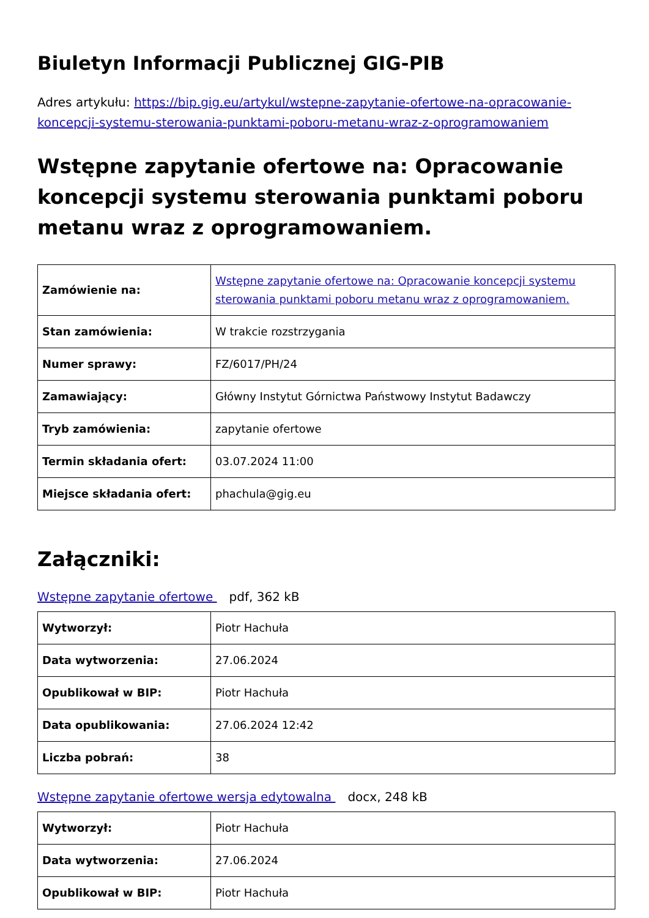Biuletyn Informacji Publicznej GIG-PIB
Adres artykułu: https://bip.gig.eu/artykul/wstepne-zapytanie-ofertowe-na-opracowanie-koncepcji-systemu-sterowania-punktami-poboru-metanu-wraz-z-oprogramowaniem
Wstępne zapytanie ofertowe na: Opracowanie koncepcji systemu sterowania punktami poboru metanu wraz z oprogramowaniem.
| Zamówienie na: | Wstępne zapytanie ofertowe na: Opracowanie koncepcji systemu sterowania punktami poboru metanu wraz z oprogramowaniem. |
| Stan zamówienia: | W trakcie rozstrzygania |
| Numer sprawy: | FZ/6017/PH/24 |
| Zamawiający: | Główny Instytut Górnictwa Państwowy Instytut Badawczy |
| Tryb zamówienia: | zapytanie ofertowe |
| Termin składania ofert: | 03.07.2024 11:00 |
| Miejsce składania ofert: | phachula@gig.eu |
Załączniki:
Wstępne zapytanie ofertowe pdf, 362 kB
| Wytworzył: | Piotr Hachuła |
| Data wytworzenia: | 27.06.2024 |
| Opublikował w BIP: | Piotr Hachuła |
| Data opublikowania: | 27.06.2024 12:42 |
| Liczba pobrań: | 38 |
Wstępne zapytanie ofertowe wersja edytowalna docx, 248 kB
| Wytworzył: | Piotr Hachuła |
| Data wytworzenia: | 27.06.2024 |
| Opublikował w BIP: | Piotr Hachuła |